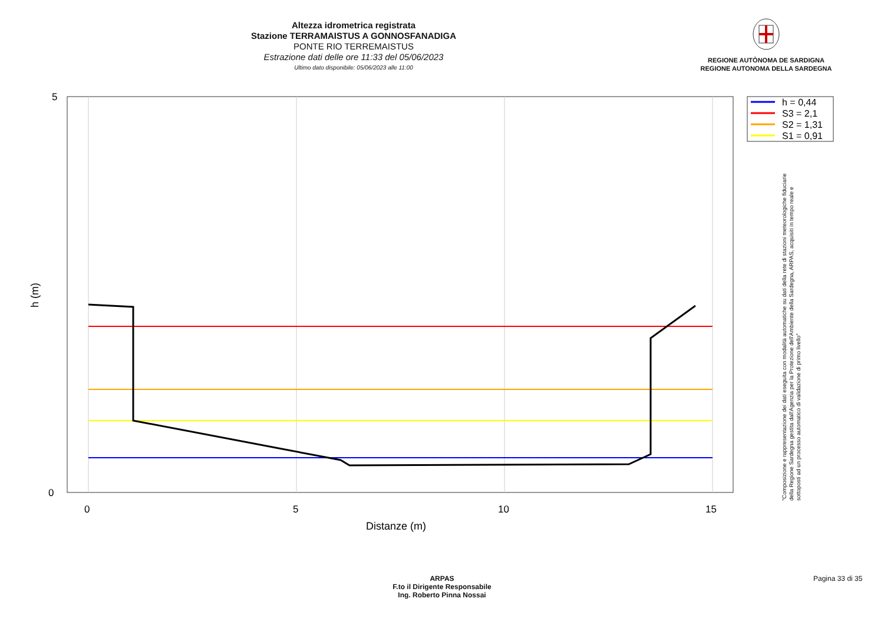Altezza idrometrica registrata
Stazione TERRAMAISTUS A GONNOSFANADIGA
PONTE RIO TERREMAISTUS
Estrazione dati delle ore 11:33 del 05/06/2023
Ultimo dato disponibile: 05/06/2023 alle 11:00
REGIONE AUTÒNOMA DE SARDIGNA
REGIONE AUTONOMA DELLA SARDEGNA
5
0
0
5
10
15
Distanze (m)
h (m)
h = 0,44
S3 = 2,1
S2 = 1,31
S1 = 0,91
"Composizione e rappresentazione dei dati eseguita con modalità automatiche su dati della rete di stazioni meteorologiche fiduciarie della Regione Sardegna gestita dall'Agenzia per la Protezione dell'Ambiente della Sardegna, ARPAS, acquisiti in tempo reale e sottoposti ad un processo automatico di validazione di primo livello"
ARPAS
F.to il Dirigente Responsabile
Ing. Roberto Pinna Nossai
Pagina 33 di 35